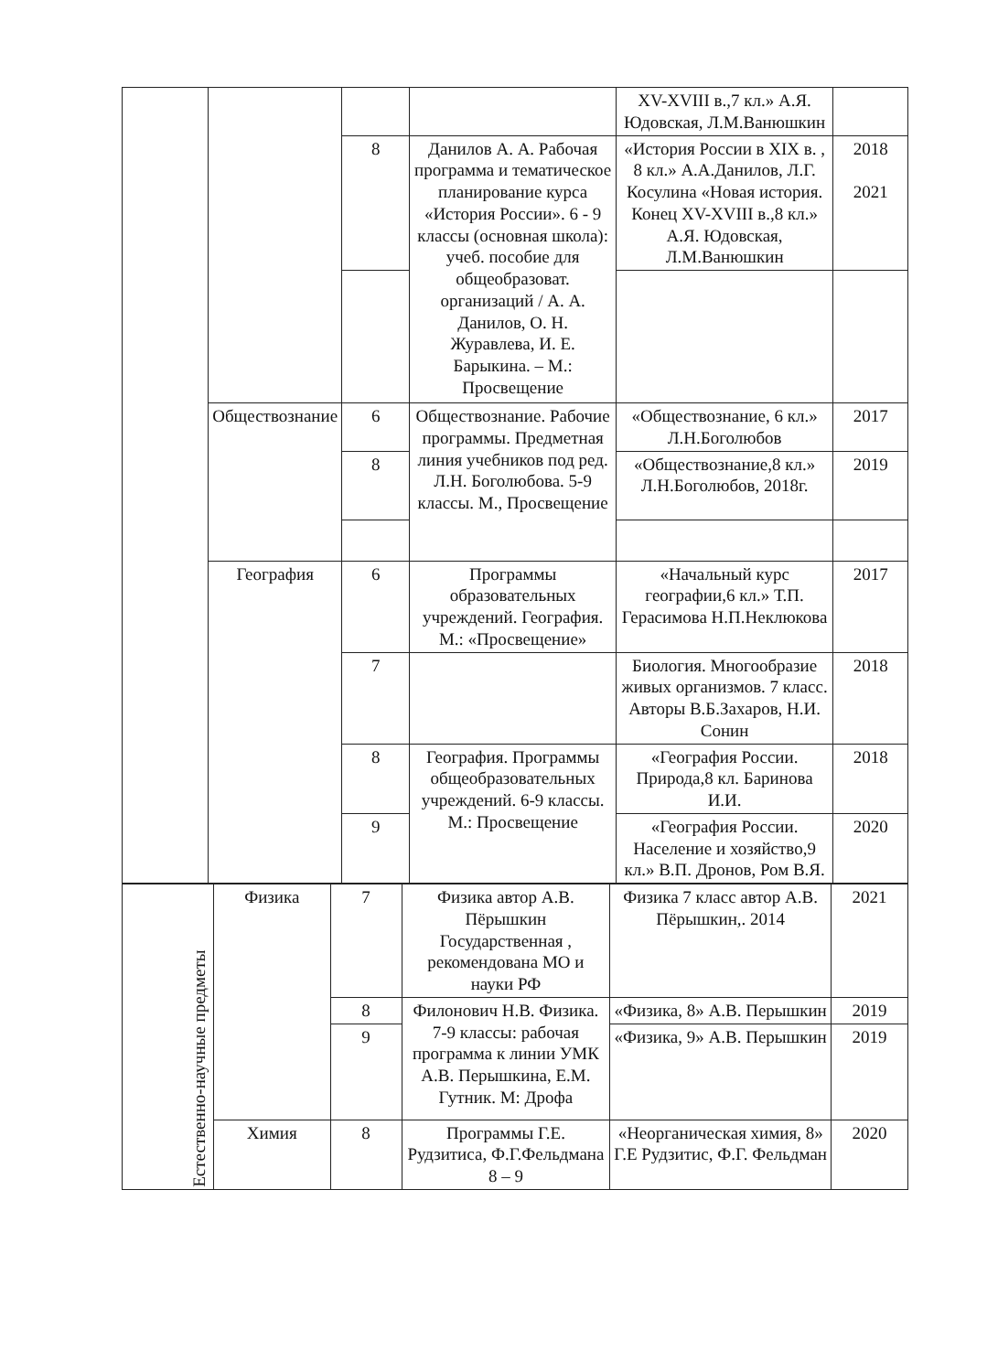| | | | | XV-XVIII в.,7 кл.» А.Я. Юдовская, Л.М.Ванюшкин | |
| | | 8 | Данилов А. А. Рабочая программа и тематическое планирование курса «История России». 6 - 9 классы (основная школа): учеб. пособие для общеобразоват. организаций / А. А. Данилов, О. Н. Журавлева, И. Е. Барыкина. – М.: Просвещение | «История России в XIX в. , 8 кл.» А.А.Данилов, Л.Г. Косулина «Новая история. Конец XV-XVIII в.,8 кл.» А.Я. Юдовская, Л.М.Ванюшкин | 2018 2021 |
| | Обществознание | 6 | Обществознание. Рабочие программы. Предметная линия учебников под ред. Л.Н. Боголюбова. 5-9 классы. М., Просвещение | «Обществознание, 6 кл.» Л.Н.Боголюбов | 2017 |
| | | 8 | | «Обществознание,8 кл.» Л.Н.Боголюбов, 2018г. | 2019 |
| | География | 6 | Программы образовательных учреждений. География. М.: «Просвещение» | «Начальный курс географии,6 кл.» Т.П. Герасимова Н.П.Неклюкова | 2017 |
| | | 7 | | Биология. Многообразие живых организмов. 7 класс. Авторы В.Б.Захаров, Н.И. Сонин | 2018 |
| | | 8 | География. Программы общеобразовательных учреждений. 6-9 классы. М.: Просвещение | «География России. Природа,8 кл. Баринова И.И. | 2018 |
| | | 9 | | «География России. Население и хозяйство,9 кл.» В.П. Дронов, Ром В.Я. | 2020 |
| Естественно-научные предметы | Физика | 7 | Физика автор А.В. Пёрышкин Государственная , рекомендована МО и науки РФ | Физика 7 класс автор А.В. Пёрышкин,. 2014 | 2021 |
| | | 8 | Филонович Н.В. Физика. 7-9 классы: рабочая программа к линии УМК А.В. Перышкина, Е.М. Гутник. М: Дрофа | «Физика, 8» А.В. Перышкин | 2019 |
| | | 9 | | «Физика, 9» А.В. Перышкин | 2019 |
| | Химия | 8 | Программы Г.Е. Рудзитиса, Ф.Г.Фельдмана 8 – 9 | «Неорганическая химия, 8» Г.Е Рудзитис, Ф.Г. Фельдман | 2020 |